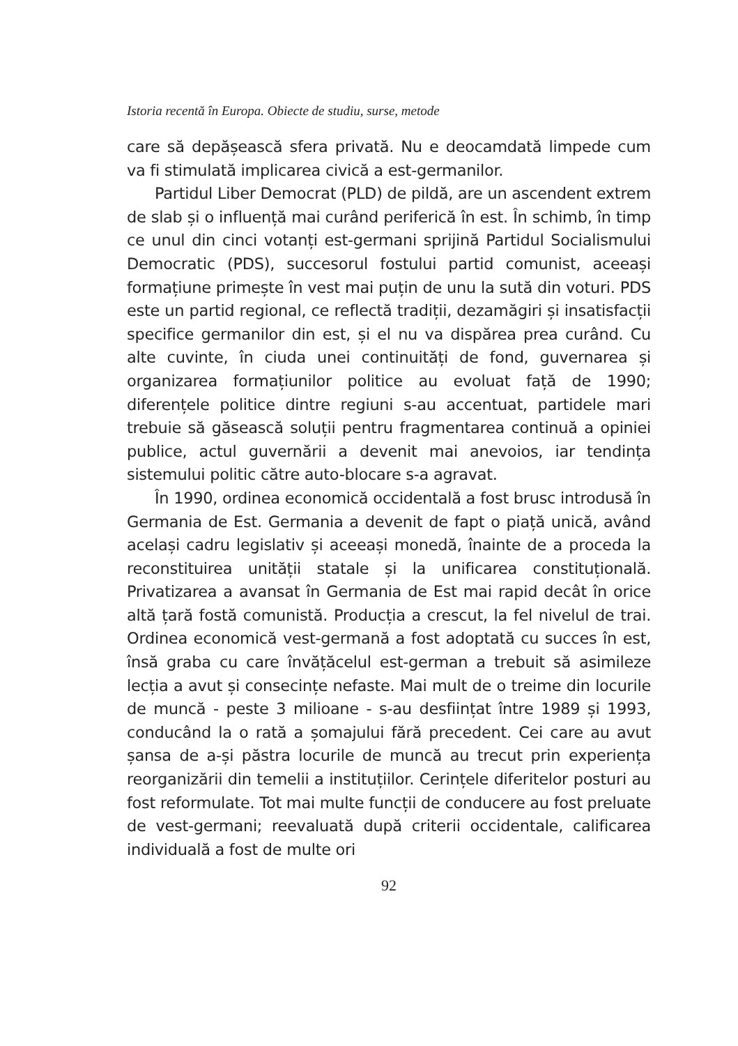Istoria recentă în Europa. Obiecte de studiu, surse, metode
care să depășească sfera privată. Nu e deocamdată limpede cum va fi stimulată implicarea civică a est-germanilor.
Partidul Liber Democrat (PLD) de pildă, are un ascendent extrem de slab și o influență mai curând periferică în est. În schimb, în timp ce unul din cinci votanți est-germani sprijină Partidul Socialismului Democratic (PDS), succesorul fostului partid comunist, aceeași formațiune primește în vest mai puțin de unu la sută din voturi. PDS este un partid regional, ce reflectă tradiții, dezamăgiri și insatisfacții specifice germanilor din est, și el nu va dispărea prea curând. Cu alte cuvinte, în ciuda unei continuități de fond, guvernarea și organizarea formațiunilor politice au evoluat față de 1990; diferențele politice dintre regiuni s-au accentuat, partidele mari trebuie să găsească soluții pentru fragmentarea continuă a opiniei publice, actul guvernării a devenit mai anevoios, iar tendința sistemului politic către auto-blocare s-a agravat.
În 1990, ordinea economică occidentală a fost brusc introdusă în Germania de Est. Germania a devenit de fapt o piață unică, având același cadru legislativ și aceeași monedă, înainte de a proceda la reconstituirea unității statale și la unificarea constituțională. Privatizarea a avansat în Germania de Est mai rapid decât în orice altă țară fostă comunistă. Producția a crescut, la fel nivelul de trai. Ordinea economică vest-germană a fost adoptată cu succes în est, însă graba cu care învățăcelul est-german a trebuit să asimileze lecția a avut și consecințe nefaste. Mai mult de o treime din locurile de muncă - peste 3 milioane - s-au desființat între 1989 și 1993, conducând la o rată a șomajului fără precedent. Cei care au avut șansa de a-și păstra locurile de muncă au trecut prin experiența reorganizării din temelii a instituțiilor. Cerințele diferitelor posturi au fost reformulate. Tot mai multe funcții de conducere au fost preluate de vest-germani; reevaluată după criterii occidentale, calificarea individuală a fost de multe ori
92